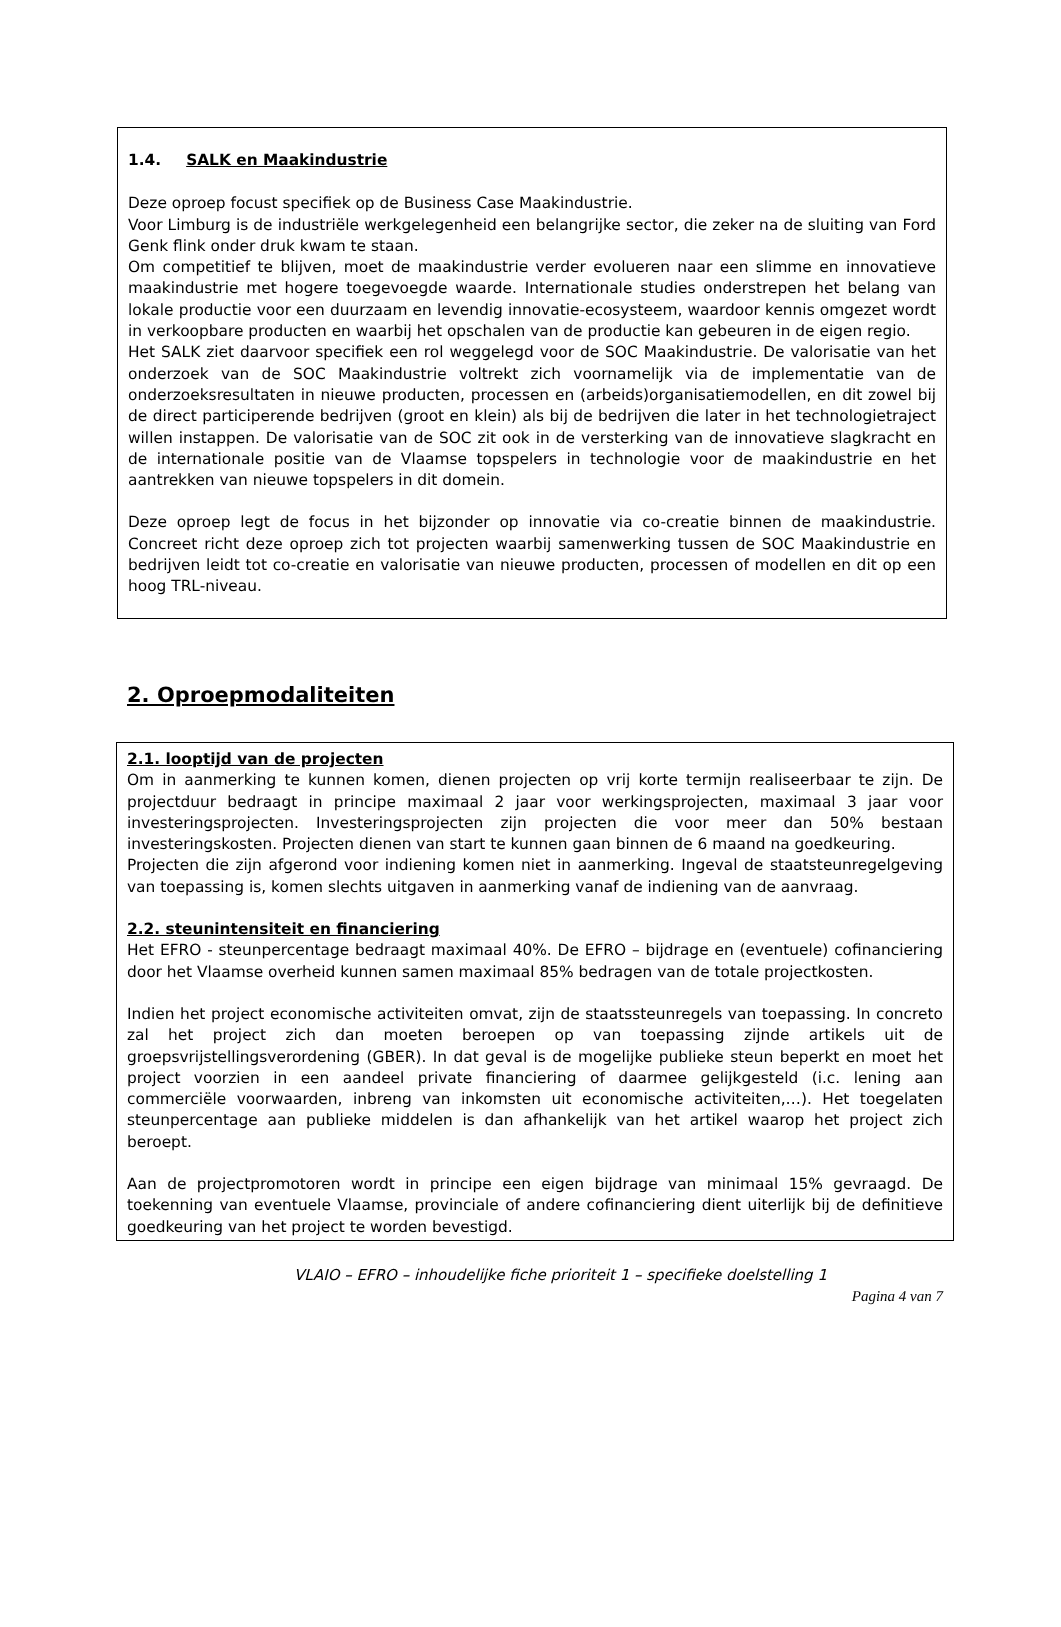1.4. SALK en Maakindustrie
Deze oproep focust specifiek op de Business Case Maakindustrie.
Voor Limburg is de industriële werkgelegenheid een belangrijke sector, die zeker na de sluiting van Ford Genk flink onder druk kwam te staan.
Om competitief te blijven, moet de maakindustrie verder evolueren naar een slimme en innovatieve maakindustrie met hogere toegevoegde waarde. Internationale studies onderstrepen het belang van lokale productie voor een duurzaam en levendig innovatie-ecosysteem, waardoor kennis omgezet wordt in verkoopbare producten en waarbij het opschalen van de productie kan gebeuren in de eigen regio.
Het SALK ziet daarvoor specifiek een rol weggelegd voor de SOC Maakindustrie. De valorisatie van het onderzoek van de SOC Maakindustrie voltrekt zich voornamelijk via de implementatie van de onderzoeksresultaten in nieuwe producten, processen en (arbeids)organisatiemodellen, en dit zowel bij de direct participerende bedrijven (groot en klein) als bij de bedrijven die later in het technologietraject willen instappen. De valorisatie van de SOC zit ook in de versterking van de innovatieve slagkracht en de internationale positie van de Vlaamse topspelers in technologie voor de maakindustrie en het aantrekken van nieuwe topspelers in dit domein.
Deze oproep legt de focus in het bijzonder op innovatie via co-creatie binnen de maakindustrie. Concreet richt deze oproep zich tot projecten waarbij samenwerking tussen de SOC Maakindustrie en bedrijven leidt tot co-creatie en valorisatie van nieuwe producten, processen of modellen en dit op een hoog TRL-niveau.
2. Oproepmodaliteiten
2.1. looptijd van de projecten
Om in aanmerking te kunnen komen, dienen projecten op vrij korte termijn realiseerbaar te zijn. De projectduur bedraagt in principe maximaal 2 jaar voor werkingsprojecten, maximaal 3 jaar voor investeringsprojecten. Investeringsprojecten zijn projecten die voor meer dan 50% bestaan investeringskosten. Projecten dienen van start te kunnen gaan binnen de 6 maand na goedkeuring.
Projecten die zijn afgerond voor indiening komen niet in aanmerking. Ingeval de staatsteunregelgeving van toepassing is, komen slechts uitgaven in aanmerking vanaf de indiening van de aanvraag.
2.2. steunintensiteit en financiering
Het EFRO - steunpercentage bedraagt maximaal 40%. De EFRO – bijdrage en (eventuele) cofinanciering door het Vlaamse overheid kunnen samen maximaal 85% bedragen van de totale projectkosten.
Indien het project economische activiteiten omvat, zijn de staatssteunregels van toepassing. In concreto zal het project zich dan moeten beroepen op van toepassing zijnde artikels uit de groepsvrijstellingsverordening (GBER). In dat geval is de mogelijke publieke steun beperkt en moet het project voorzien in een aandeel private financiering of daarmee gelijkgesteld (i.c. lening aan commerciële voorwaarden, inbreng van inkomsten uit economische activiteiten,…). Het toegelaten steunpercentage aan publieke middelen is dan afhankelijk van het artikel waarop het project zich beroept.
Aan de projectpromotoren wordt in principe een eigen bijdrage van minimaal 15% gevraagd. De toekenning van eventuele Vlaamse, provinciale of andere cofinanciering dient uiterlijk bij de definitieve goedkeuring van het project te worden bevestigd.
VLAIO – EFRO – inhoudelijke fiche prioriteit 1 – specifieke doelstelling 1
Pagina 4 van 7